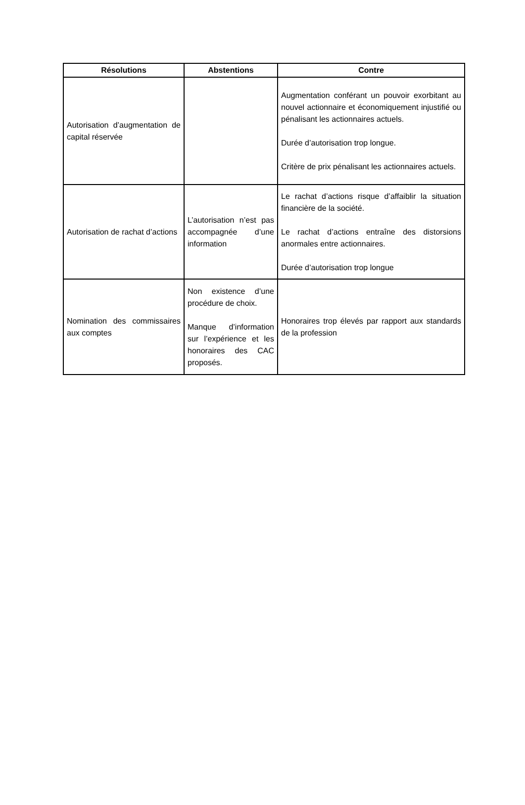| Résolutions | Abstentions | Contre |
| --- | --- | --- |
| Autorisation d’augmentation de capital réservée | | Augmentation conférant un pouvoir exorbitant au nouvel actionnaire et économiquement injustifié ou pénalisant les actionnaires actuels. Durée d’autorisation trop longue. Critère de prix pénalisant les actionnaires actuels. |
| Autorisation de rachat d’actions | L’autorisation n’est pas accompagnée d’une information | Le rachat d’actions risque d’affaiblir la situation financière de la société. Le rachat d’actions entraîne des distorsions anormales entre actionnaires. Durée d’autorisation trop longue |
| Nomination des commissaires aux comptes | Non existence d’une procédure de choix. Manque d’information sur l’expérience et les honoraires des CAC proposés. | Honoraires trop élevés par rapport aux standards de la profession |